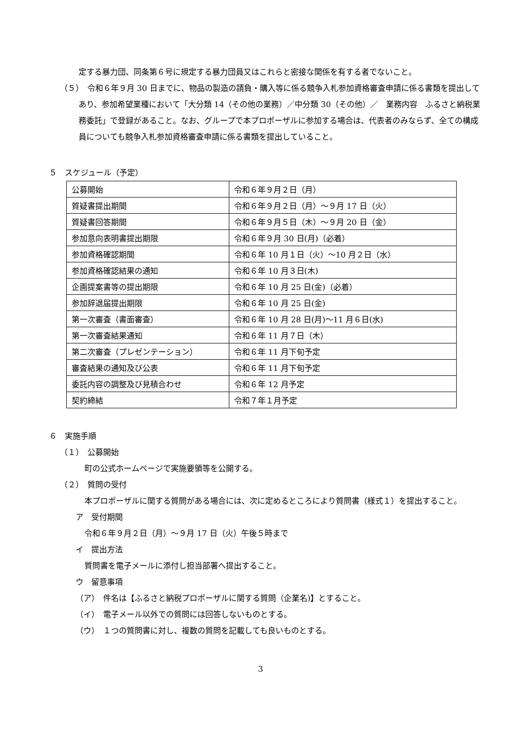定する暴力団、同条第６号に規定する暴力団員又はこれらと密接な関係を有する者でないこと。
（５）　令和６年９月 30 日までに、物品の製造の請負・購入等に係る競争入札参加資格審査申請に係る書類を提出してあり、参加希望業種において「大分類 14（その他の業務）／中分類 30（その他）／　業務内容　ふるさと納税業務委託」で登録があること。なお、グループで本プロポーザルに参加する場合は、代表者のみならず、全ての構成員についても競争入札参加資格審査申請に係る書類を提出していること。
５　スケジュール（予定）
| 公募開始 | 令和６年９月２日（月） |
| 質疑書提出期間 | 令和６年９月２日（月）～９月 17 日（火） |
| 質疑書回答期間 | 令和６年９月５日（木）～９月 20 日（金） |
| 参加意向表明書提出期限 | 令和６年９月 30 日(月)（必着） |
| 参加資格確認期間 | 令和６年 10 月１日（火）～10 月２日（水） |
| 参加資格確認結果の通知 | 令和６年 10 月３日(木) |
| 企画提案書等の提出期限 | 令和６年 10 月 25 日(金)（必着） |
| 参加辞退届提出期限 | 令和６年 10 月 25 日(金) |
| 第一次審査（書面審査） | 令和６年 10 月 28 日(月)～11 月６日(水) |
| 第一次審査結果通知 | 令和６年 11 月７日（木） |
| 第二次審査（プレゼンテーション） | 令和６年 11 月下旬予定 |
| 審査結果の通知及び公表 | 令和６年 11 月下旬予定 |
| 委託内容の調整及び見積合わせ | 令和６年 12 月予定 |
| 契約締結 | 令和７年１月予定 |
６　実施手順
（１）　公募開始
町の公式ホームページで実施要領等を公開する。
（２）　質問の受付
本プロポーザルに関する質問がある場合には、次に定めるところにより質問書（様式１）を提出すること。
ア　受付期間
令和６年９月２日（月）～９月 17 日（火）午後５時まで
イ　提出方法
質問書を電子メールに添付し担当部署へ提出すること。
ウ　留意事項
（ア）　件名は【ふるさと納税プロポーザルに関する質問（企業名)】とすること。
（イ）　電子メール以外での質問には回答しないものとする。
（ウ）　１つの質問書に対し、複数の質問を記載しても良いものとする。
3